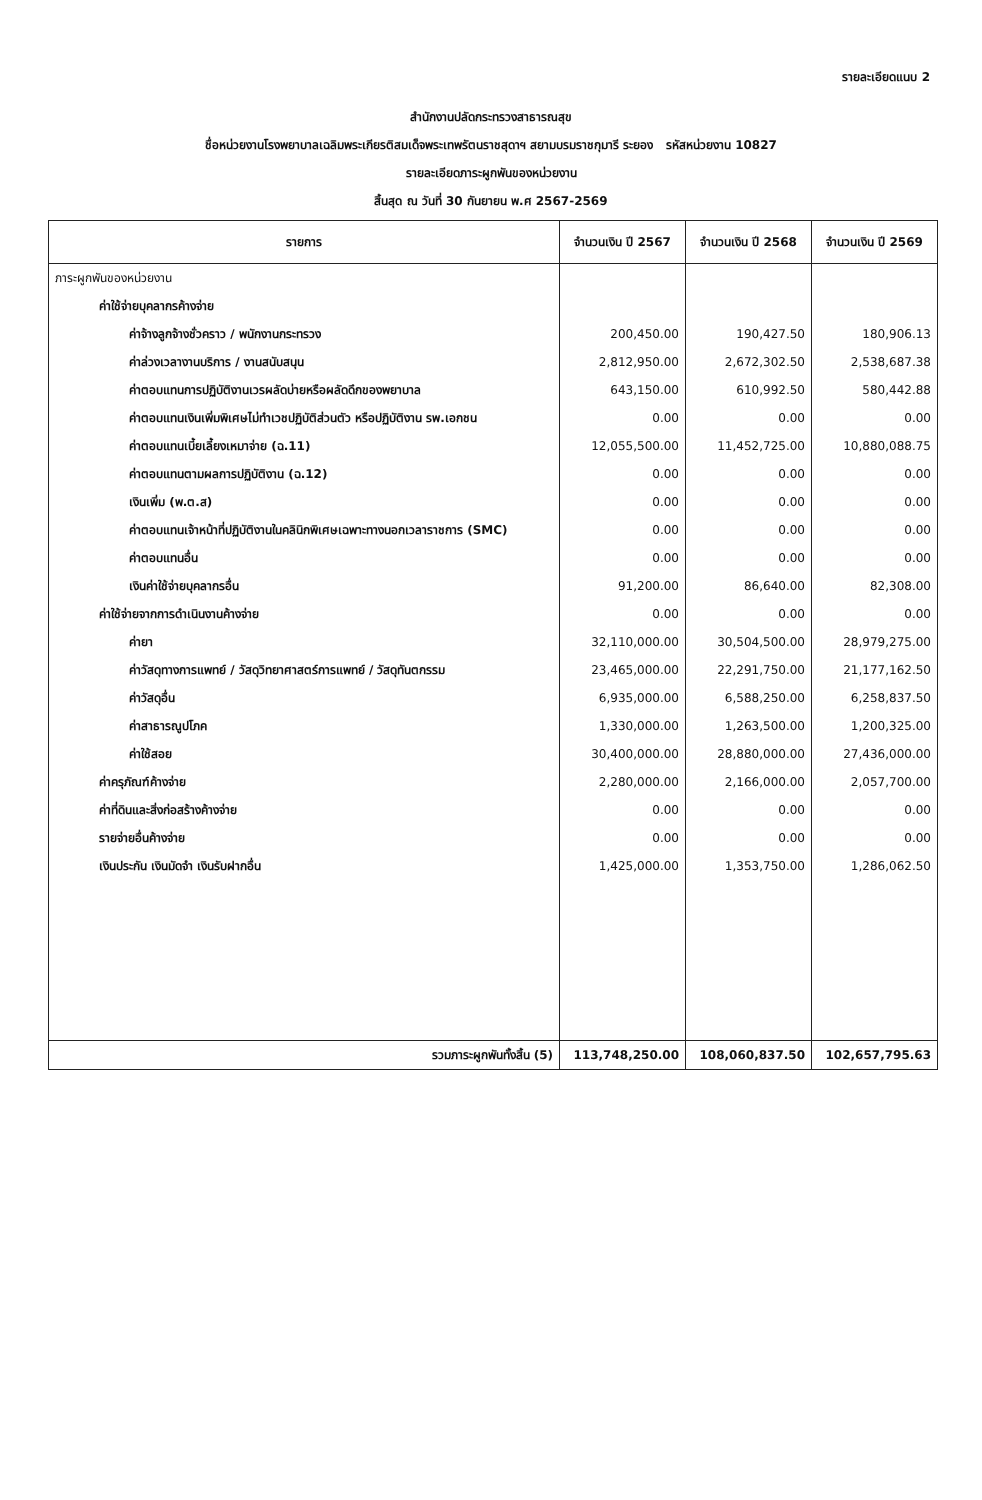รายละเอียดแนบ 2
สำนักงานปลัดกระทรวงสาธารณสุข
ชื่อหน่วยงานโรงพยาบาลเฉลิมพระเกียรติสมเด็จพระเทพรัตนราชสุดาฯ สยามบรมราชกุมารี ระยอง รหัสหน่วยงาน 10827
รายละเอียดภาระผูกพันของหน่วยงาน
สิ้นสุด ณ วันที่ 30 กันยายน พ.ศ 2567-2569
| รายการ | จำนวนเงิน ปี 2567 | จำนวนเงิน ปี 2568 | จำนวนเงิน ปี 2569 |
| --- | --- | --- | --- |
| ภาระผูกพันของหน่วยงาน | | | |
| ค่าใช้จ่ายบุคลากรค้างจ่าย | | | |
| ค่าจ้างลูกจ้างชั่วคราว / พนักงานกระทรวง | 200,450.00 | 190,427.50 | 180,906.13 |
| ค่าล่วงเวลางานบริการ / งานสนับสนุน | 2,812,950.00 | 2,672,302.50 | 2,538,687.38 |
| ค่าตอบแทนการปฏิบัติงานเวรผลัดบ่ายหรือผลัดดึกของพยาบาล | 643,150.00 | 610,992.50 | 580,442.88 |
| ค่าตอบแทนเงินเพิ่มพิเศษไม่ทำเวชปฏิบัติส่วนตัว หรือปฏิบัติงาน รพ.เอกชน | 0.00 | 0.00 | 0.00 |
| ค่าตอบแทนเบี้ยเลี้ยงเหมาจ่าย (ฉ.11) | 12,055,500.00 | 11,452,725.00 | 10,880,088.75 |
| ค่าตอบแทนตามผลการปฏิบัติงาน (ฉ.12) | 0.00 | 0.00 | 0.00 |
| เงินเพิ่ม (พ.ต.ส) | 0.00 | 0.00 | 0.00 |
| ค่าตอบแทนเจ้าหน้าที่ปฏิบัติงานในคลินิกพิเศษเฉพาะทางนอกเวลาราชการ (SMC) | 0.00 | 0.00 | 0.00 |
| ค่าตอบแทนอื่น | 0.00 | 0.00 | 0.00 |
| เงินค่าใช้จ่ายบุคลากรอื่น | 91,200.00 | 86,640.00 | 82,308.00 |
| ค่าใช้จ่ายจากการดำเนินงานค้างจ่าย | 0.00 | 0.00 | 0.00 |
| ค่ายา | 32,110,000.00 | 30,504,500.00 | 28,979,275.00 |
| ค่าวัสดุทางการแพทย์ / วัสดุวิทยาศาสตร์การแพทย์ / วัสดุทันตกรรม | 23,465,000.00 | 22,291,750.00 | 21,177,162.50 |
| ค่าวัสดุอื่น | 6,935,000.00 | 6,588,250.00 | 6,258,837.50 |
| ค่าสาธารณูปโภค | 1,330,000.00 | 1,263,500.00 | 1,200,325.00 |
| ค่าใช้สอย | 30,400,000.00 | 28,880,000.00 | 27,436,000.00 |
| ค่าครุภัณฑ์ค้างจ่าย | 2,280,000.00 | 2,166,000.00 | 2,057,700.00 |
| ค่าที่ดินและสิ่งก่อสร้างค้างจ่าย | 0.00 | 0.00 | 0.00 |
| รายจ่ายอื่นค้างจ่าย | 0.00 | 0.00 | 0.00 |
| เงินประกัน เงินมัดจำ เงินรับฝากอื่น | 1,425,000.00 | 1,353,750.00 | 1,286,062.50 |
| รวมภาระผูกพันทั้งสิ้น (5) | 113,748,250.00 | 108,060,837.50 | 102,657,795.63 |